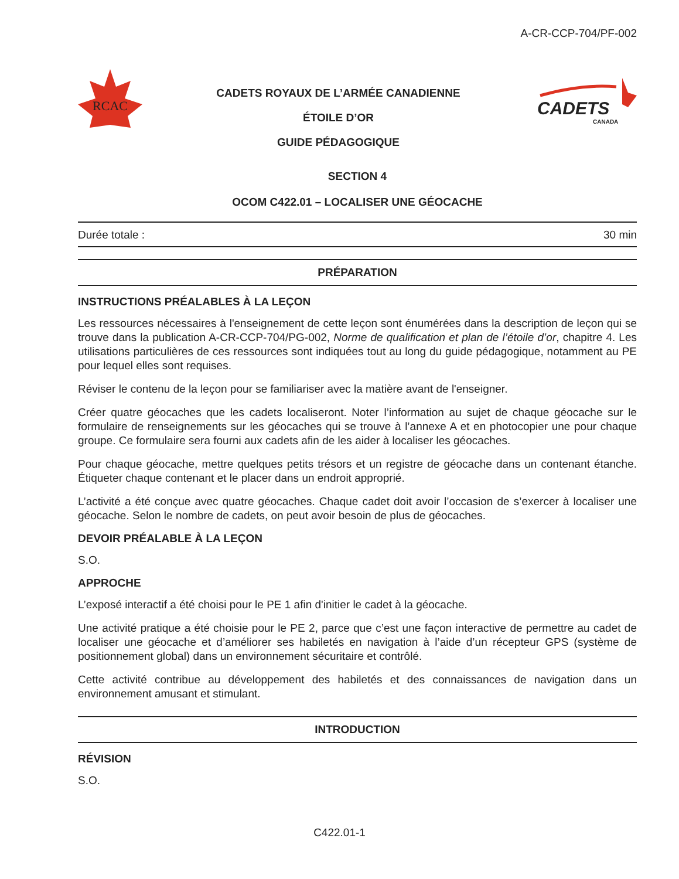A-CR-CCP-704/PF-002
RCAC
CADETS ROYAUX DE L’ARMÉE CANADIENNE
ÉTOILE D’OR
GUIDE PÉDAGOGIQUE
CADETS
CANADA
SECTION 4
OCOM C422.01 – LOCALISER UNE GÉOCACHE
Durée totale : 30 min
PRÉPARATION
INSTRUCTIONS PRÉALABLES À LA LEÇON
Les ressources nécessaires à l'enseignement de cette leçon sont énumérées dans la description de leçon qui se trouve dans la publication A-CR-CCP-704/PG-002, Norme de qualification et plan de l’étoile d’or, chapitre 4. Les utilisations particulières de ces ressources sont indiquées tout au long du guide pédagogique, notamment au PE pour lequel elles sont requises.
Réviser le contenu de la leçon pour se familiariser avec la matière avant de l'enseigner.
Créer quatre géocaches que les cadets localiseront. Noter l’information au sujet de chaque géocache sur le formulaire de renseignements sur les géocaches qui se trouve à l’annexe A et en photocopier une pour chaque groupe. Ce formulaire sera fourni aux cadets afin de les aider à localiser les géocaches.
Pour chaque géocache, mettre quelques petits trésors et un registre de géocache dans un contenant étanche. Étiqueter chaque contenant et le placer dans un endroit approprié.
L’activité a été conçue avec quatre géocaches. Chaque cadet doit avoir l’occasion de s’exercer à localiser une géocache. Selon le nombre de cadets, on peut avoir besoin de plus de géocaches.
DEVOIR PRÉALABLE À LA LEÇON
S.O.
APPROCHE
L’exposé interactif a été choisi pour le PE 1 afin d'initier le cadet à la géocache.
Une activité pratique a été choisie pour le PE 2, parce que c’est une façon interactive de permettre au cadet de localiser une géocache et d’améliorer ses habiletés en navigation à l’aide d’un récepteur GPS (système de positionnement global) dans un environnement sécuritaire et contrôlé.
Cette activité contribue au développement des habiletés et des connaissances de navigation dans un environnement amusant et stimulant.
INTRODUCTION
RÉVISION
S.O.
C422.01-1